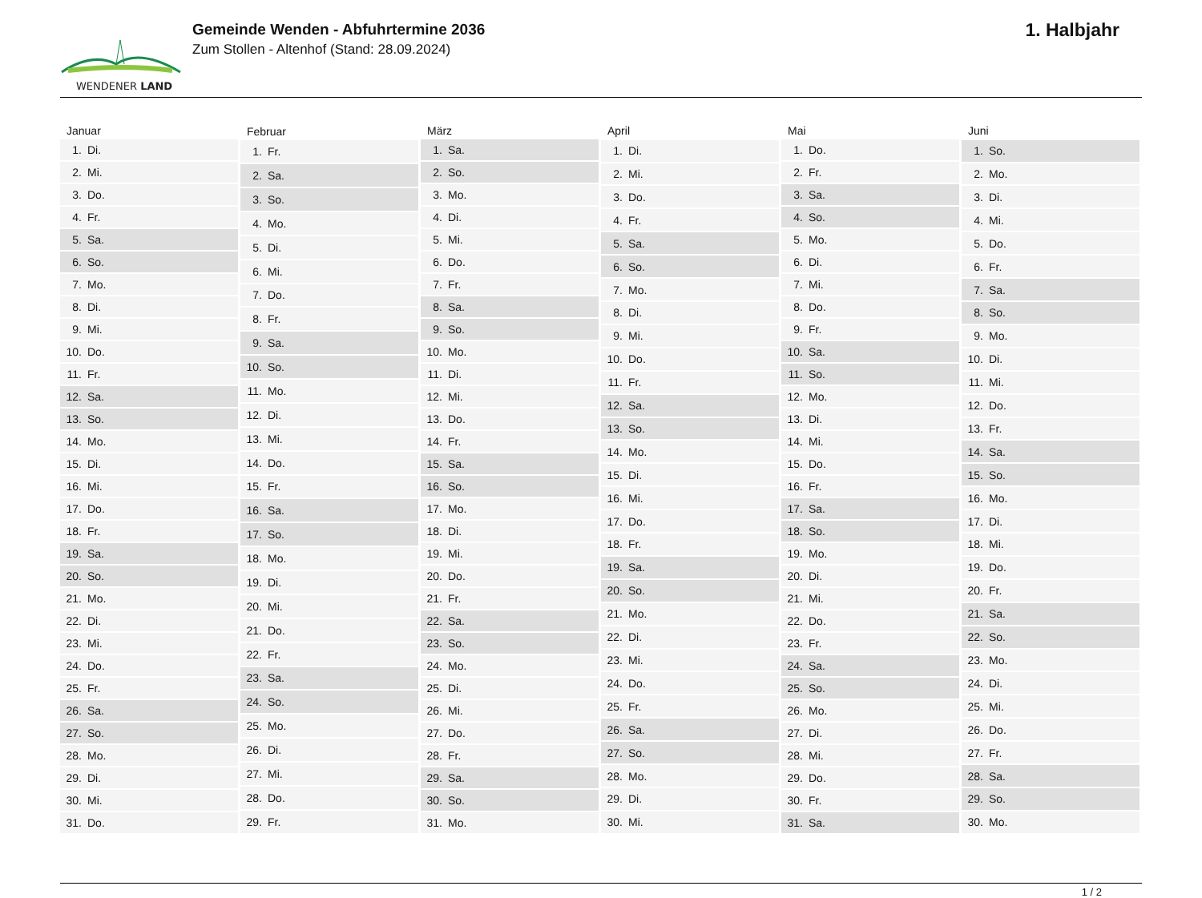WENDENER LAND
Gemeinde Wenden - Abfuhrtermine 2036
Zum Stollen - Altenhof (Stand: 28.09.2024)
1. Halbjahr
| Januar | |
| --- | --- |
| 1. | Di. |
| 2. | Mi. |
| 3. | Do. |
| 4. | Fr. |
| 5. | Sa. |
| 6. | So. |
| 7. | Mo. |
| 8. | Di. |
| 9. | Mi. |
| 10. | Do. |
| 11. | Fr. |
| 12. | Sa. |
| 13. | So. |
| 14. | Mo. |
| 15. | Di. |
| 16. | Mi. |
| 17. | Do. |
| 18. | Fr. |
| 19. | Sa. |
| 20. | So. |
| 21. | Mo. |
| 22. | Di. |
| 23. | Mi. |
| 24. | Do. |
| 25. | Fr. |
| 26. | Sa. |
| 27. | So. |
| 28. | Mo. |
| 29. | Di. |
| 30. | Mi. |
| 31. | Do. |
| Februar | |
| --- | --- |
| 1. | Fr. |
| 2. | Sa. |
| 3. | So. |
| 4. | Mo. |
| 5. | Di. |
| 6. | Mi. |
| 7. | Do. |
| 8. | Fr. |
| 9. | Sa. |
| 10. | So. |
| 11. | Mo. |
| 12. | Di. |
| 13. | Mi. |
| 14. | Do. |
| 15. | Fr. |
| 16. | Sa. |
| 17. | So. |
| 18. | Mo. |
| 19. | Di. |
| 20. | Mi. |
| 21. | Do. |
| 22. | Fr. |
| 23. | Sa. |
| 24. | So. |
| 25. | Mo. |
| 26. | Di. |
| 27. | Mi. |
| 28. | Do. |
| 29. | Fr. |
| März | |
| --- | --- |
| 1. | Sa. |
| 2. | So. |
| 3. | Mo. |
| 4. | Di. |
| 5. | Mi. |
| 6. | Do. |
| 7. | Fr. |
| 8. | Sa. |
| 9. | So. |
| 10. | Mo. |
| 11. | Di. |
| 12. | Mi. |
| 13. | Do. |
| 14. | Fr. |
| 15. | Sa. |
| 16. | So. |
| 17. | Mo. |
| 18. | Di. |
| 19. | Mi. |
| 20. | Do. |
| 21. | Fr. |
| 22. | Sa. |
| 23. | So. |
| 24. | Mo. |
| 25. | Di. |
| 26. | Mi. |
| 27. | Do. |
| 28. | Fr. |
| 29. | Sa. |
| 30. | So. |
| 31. | Mo. |
| April | |
| --- | --- |
| 1. | Di. |
| 2. | Mi. |
| 3. | Do. |
| 4. | Fr. |
| 5. | Sa. |
| 6. | So. |
| 7. | Mo. |
| 8. | Di. |
| 9. | Mi. |
| 10. | Do. |
| 11. | Fr. |
| 12. | Sa. |
| 13. | So. |
| 14. | Mo. |
| 15. | Di. |
| 16. | Mi. |
| 17. | Do. |
| 18. | Fr. |
| 19. | Sa. |
| 20. | So. |
| 21. | Mo. |
| 22. | Di. |
| 23. | Mi. |
| 24. | Do. |
| 25. | Fr. |
| 26. | Sa. |
| 27. | So. |
| 28. | Mo. |
| 29. | Di. |
| 30. | Mi. |
| Mai | |
| --- | --- |
| 1. | Do. |
| 2. | Fr. |
| 3. | Sa. |
| 4. | So. |
| 5. | Mo. |
| 6. | Di. |
| 7. | Mi. |
| 8. | Do. |
| 9. | Fr. |
| 10. | Sa. |
| 11. | So. |
| 12. | Mo. |
| 13. | Di. |
| 14. | Mi. |
| 15. | Do. |
| 16. | Fr. |
| 17. | Sa. |
| 18. | So. |
| 19. | Mo. |
| 20. | Di. |
| 21. | Mi. |
| 22. | Do. |
| 23. | Fr. |
| 24. | Sa. |
| 25. | So. |
| 26. | Mo. |
| 27. | Di. |
| 28. | Mi. |
| 29. | Do. |
| 30. | Fr. |
| 31. | Sa. |
| Juni | |
| --- | --- |
| 1. | So. |
| 2. | Mo. |
| 3. | Di. |
| 4. | Mi. |
| 5. | Do. |
| 6. | Fr. |
| 7. | Sa. |
| 8. | So. |
| 9. | Mo. |
| 10. | Di. |
| 11. | Mi. |
| 12. | Do. |
| 13. | Fr. |
| 14. | Sa. |
| 15. | So. |
| 16. | Mo. |
| 17. | Di. |
| 18. | Mi. |
| 19. | Do. |
| 20. | Fr. |
| 21. | Sa. |
| 22. | So. |
| 23. | Mo. |
| 24. | Di. |
| 25. | Mi. |
| 26. | Do. |
| 27. | Fr. |
| 28. | Sa. |
| 29. | So. |
| 30. | Mo. |
1 / 2